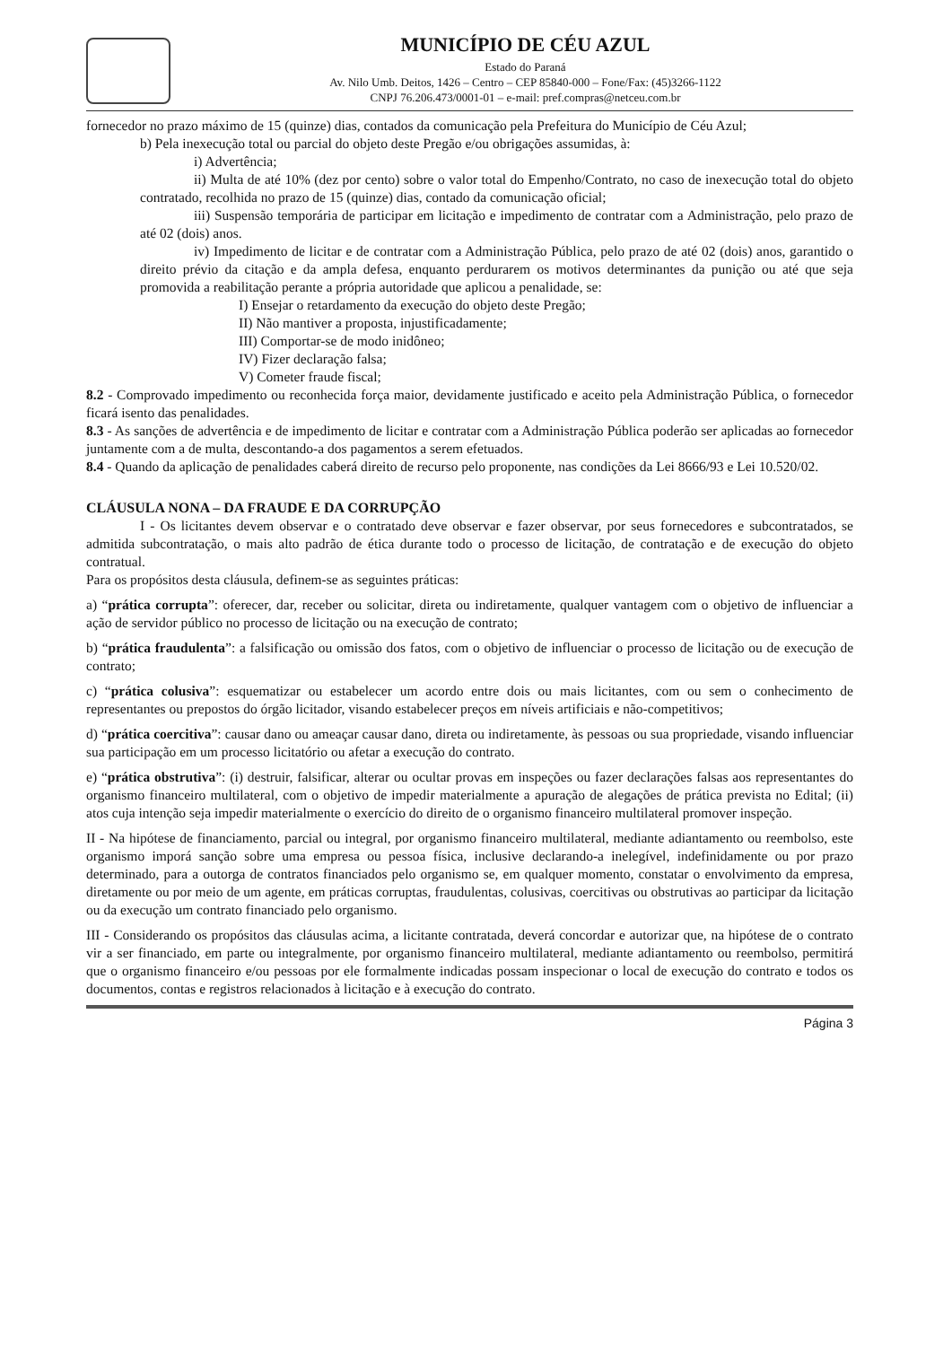MUNICÍPIO DE CÉU AZUL
Estado do Paraná
Av. Nilo Umb. Deitos, 1426 – Centro – CEP 85840-000 – Fone/Fax: (45)3266-1122
CNPJ 76.206.473/0001-01 – e-mail: pref.compras@netceu.com.br
fornecedor no prazo máximo de 15 (quinze) dias, contados da comunicação pela Prefeitura do Município de Céu Azul;
b) Pela inexecução total ou parcial do objeto deste Pregão e/ou obrigações assumidas, à:
i) Advertência;
ii) Multa de até 10% (dez por cento) sobre o valor total do Empenho/Contrato, no caso de inexecução total do objeto contratado, recolhida no prazo de 15 (quinze) dias, contado da comunicação oficial;
iii) Suspensão temporária de participar em licitação e impedimento de contratar com a Administração, pelo prazo de até 02 (dois) anos.
iv) Impedimento de licitar e de contratar com a Administração Pública, pelo prazo de até 02 (dois) anos, garantido o direito prévio da citação e da ampla defesa, enquanto perdurarem os motivos determinantes da punição ou até que seja promovida a reabilitação perante a própria autoridade que aplicou a penalidade, se:
I) Ensejar o retardamento da execução do objeto deste Pregão;
II) Não mantiver a proposta, injustificadamente;
III) Comportar-se de modo inidôneo;
IV) Fizer declaração falsa;
V) Cometer fraude fiscal;
8.2 - Comprovado impedimento ou reconhecida força maior, devidamente justificado e aceito pela Administração Pública, o fornecedor ficará isento das penalidades.
8.3 - As sanções de advertência e de impedimento de licitar e contratar com a Administração Pública poderão ser aplicadas ao fornecedor juntamente com a de multa, descontando-a dos pagamentos a serem efetuados.
8.4 - Quando da aplicação de penalidades caberá direito de recurso pelo proponente, nas condições da Lei 8666/93 e Lei 10.520/02.
CLÁUSULA NONA – DA FRAUDE E DA CORRUPÇÃO
I - Os licitantes devem observar e o contratado deve observar e fazer observar, por seus fornecedores e subcontratados, se admitida subcontratação, o mais alto padrão de ética durante todo o processo de licitação, de contratação e de execução do objeto contratual.
Para os propósitos desta cláusula, definem-se as seguintes práticas:
a) “prática corrupta”: oferecer, dar, receber ou solicitar, direta ou indiretamente, qualquer vantagem com o objetivo de influenciar a ação de servidor público no processo de licitação ou na execução de contrato;
b) “prática fraudulenta”: a falsificação ou omissão dos fatos, com o objetivo de influenciar o processo de licitação ou de execução de contrato;
c) “prática colusiva”: esquematizar ou estabelecer um acordo entre dois ou mais licitantes, com ou sem o conhecimento de representantes ou prepostos do órgão licitador, visando estabelecer preços em níveis artificiais e não-competitivos;
d) “prática coercitiva”: causar dano ou ameaçar causar dano, direta ou indiretamente, às pessoas ou sua propriedade, visando influenciar sua participação em um processo licitatório ou afetar a execução do contrato.
e) “prática obstrutiva”: (i) destruir, falsificar, alterar ou ocultar provas em inspeções ou fazer declarações falsas aos representantes do organismo financeiro multilateral, com o objetivo de impedir materialmente a apuração de alegações de prática prevista no Edital; (ii) atos cuja intenção seja impedir materialmente o exercício do direito de o organismo financeiro multilateral promover inspeção.
II - Na hipótese de financiamento, parcial ou integral, por organismo financeiro multilateral, mediante adiantamento ou reembolso, este organismo imporá sanção sobre uma empresa ou pessoa física, inclusive declarando-a inelegível, indefinidamente ou por prazo determinado, para a outorga de contratos financiados pelo organismo se, em qualquer momento, constatar o envolvimento da empresa, diretamente ou por meio de um agente, em práticas corruptas, fraudulentas, colusivas, coercitivas ou obstrutivas ao participar da licitação ou da execução um contrato financiado pelo organismo.
III - Considerando os propósitos das cláusulas acima, a licitante contratada, deverá concordar e autorizar que, na hipótese de o contrato vir a ser financiado, em parte ou integralmente, por organismo financeiro multilateral, mediante adiantamento ou reembolso, permitirá que o organismo financeiro e/ou pessoas por ele formalmente indicadas possam inspecionar o local de execução do contrato e todos os documentos, contas e registros relacionados à licitação e à execução do contrato.
Página 3